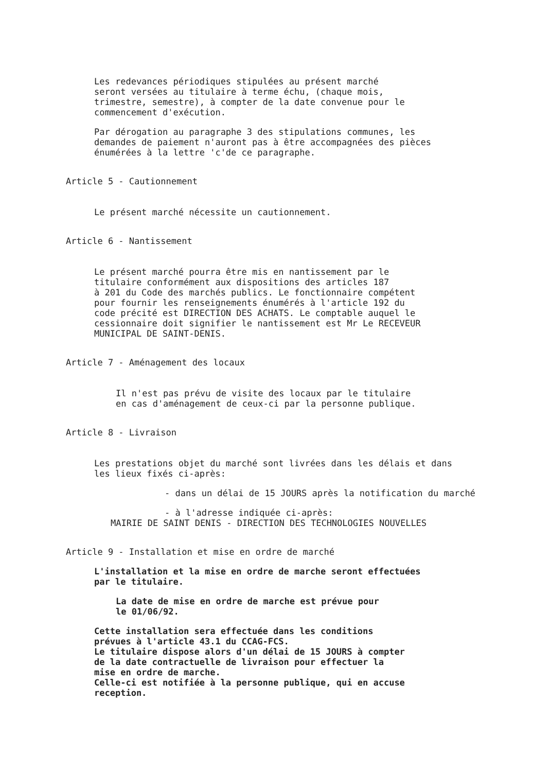Les redevances périodiques stipulées au présent marché
seront versées au titulaire à terme échu, (chaque mois,
trimestre, semestre), à compter de la date convenue pour le
commencement d'exécution.
Par dérogation au paragraphe 3 des stipulations communes, les
demandes de paiement n'auront pas à être accompagnées des pièces
énumérées à la lettre 'c'de ce paragraphe.
Article 5 - Cautionnement
Le présent marché nécessite un cautionnement.
Article 6 - Nantissement
Le présent marché pourra être mis en nantissement par le
titulaire conformément aux dispositions des articles 187
à 201 du Code des marchés publics. Le fonctionnaire compétent
pour fournir les renseignements énumérés à l'article 192 du
code précité est DIRECTION DES ACHATS. Le comptable auquel le
cessionnaire doit signifier le nantissement est Mr Le RECEVEUR
MUNICIPAL DE SAINT-DENIS.
Article 7 - Aménagement des locaux
Il n'est pas prévu de visite des locaux par le titulaire
en cas d'aménagement de ceux-ci par la personne publique.
Article 8 - Livraison
Les prestations objet du marché sont livrées dans les délais et dans
les lieux fixés ci-après:
- dans un délai de 15 JOURS après la notification du marché
- à l'adresse indiquée ci-après:
MAIRIE DE SAINT DENIS - DIRECTION DES TECHNOLOGIES NOUVELLES
Article 9 - Installation et mise en ordre de marché
L'installation et la mise en ordre de marche seront effectuées
par le titulaire.
La date de mise en ordre de marche est prévue pour
le 01/06/92.
Cette installation sera effectuée dans les conditions
prévues à l'article 43.1 du CCAG-FCS.
Le titulaire dispose alors d'un délai de 15 JOURS à compter
de la date contractuelle de livraison pour effectuer la
mise en ordre de marche.
Celle-ci est notifiée à la personne publique, qui en accuse
reception.